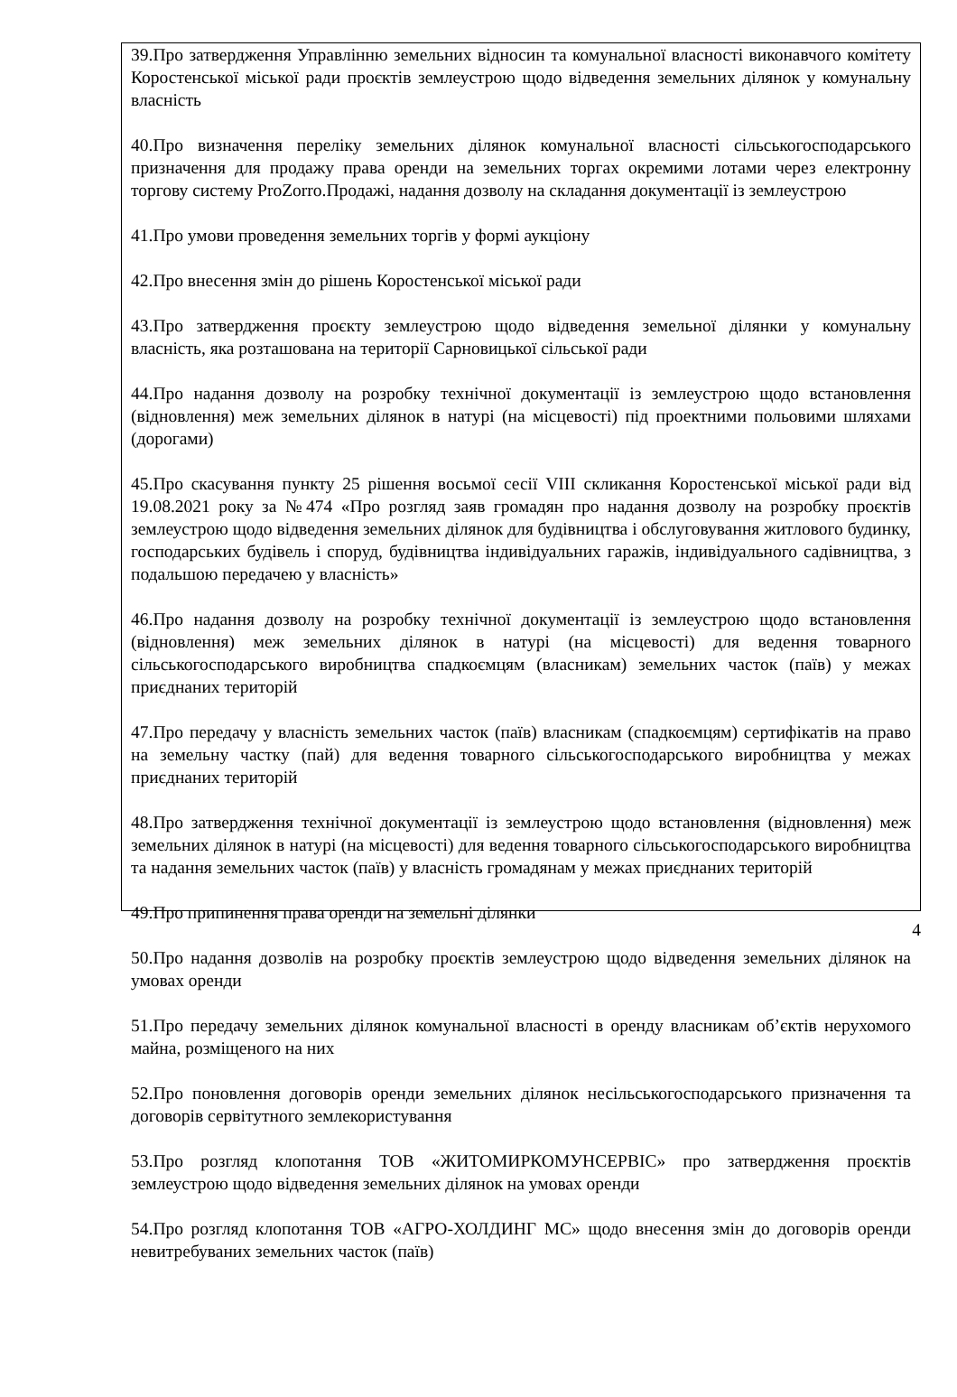39.Про затвердження Управлінню земельних відносин та комунальної власності виконавчого комітету Коростенської міської ради проєктів землеустрою щодо відведення земельних ділянок у комунальну власність
40.Про визначення переліку земельних ділянок комунальної власності сільськогосподарського призначення для продажу права оренди на земельних торгах окремими лотами через електронну торгову систему ProZorro.Продажі, надання дозволу на складання документації із землеустрою
41.Про умови проведення земельних торгів у формі аукціону
42.Про внесення змін до рішень Коростенської міської ради
43.Про затвердження проєкту землеустрою щодо відведення земельної ділянки у комунальну власність, яка розташована на території Сарновицької сільської ради
44.Про надання дозволу на розробку технічної документації із землеустрою щодо встановлення (відновлення) меж земельних ділянок в натурі (на місцевості) під проектними польовими шляхами (дорогами)
45.Про скасування пункту 25 рішення восьмої сесії VIII скликання Коростенської міської ради від 19.08.2021 року за №474 «Про розгляд заяв громадян про надання дозволу на розробку проєктів землеустрою щодо відведення земельних ділянок для будівництва і обслуговування житлового будинку, господарських будівель і споруд, будівництва індивідуальних гаражів, індивідуального садівництва, з подальшою передачею у власність»
46.Про надання дозволу на розробку технічної документації із землеустрою щодо встановлення (відновлення) меж земельних ділянок в натурі (на місцевості) для ведення товарного сільськогосподарського виробництва спадкоємцям (власникам) земельних часток (паїв) у межах приєднаних територій
47.Про передачу у власність земельних часток (паїв) власникам (спадкоємцям) сертифікатів на право на земельну частку (пай) для ведення товарного сільськогосподарського виробництва у межах приєднаних територій
48.Про затвердження технічної документації із землеустрою щодо встановлення (відновлення) меж земельних ділянок в натурі (на місцевості) для ведення товарного сільськогосподарського виробництва та надання земельних часток (паїв) у власність громадянам у межах приєднаних територій
49.Про припинення права оренди на земельні ділянки
50.Про надання дозволів на розробку проєктів землеустрою щодо відведення земельних ділянок на умовах оренди
51.Про передачу земельних ділянок комунальної власності в оренду власникам об’єктів нерухомого майна, розміщеного на них
52.Про поновлення договорів оренди земельних ділянок несільськогосподарського призначення та договорів сервітутного землекористування
53.Про розгляд клопотання ТОВ «ЖИТОМИРКОМУНСЕРВІС» про затвердження проєктів землеустрою щодо відведення земельних ділянок на умовах оренди
54.Про розгляд клопотання ТОВ «АГРО-ХОЛДИНГ МС» щодо внесення змін до договорів оренди невитребуваних земельних часток (паїв)
4